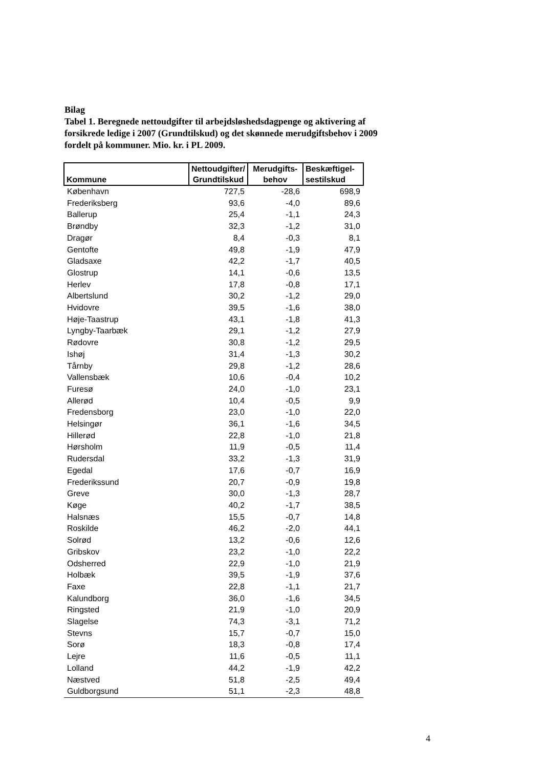Bilag
Tabel 1. Beregnede nettoudgifter til arbejdsløshedsdagpenge og aktivering af forsikrede ledige i 2007 (Grundtilskud) og det skønnede merudgiftsbehov i 2009 fordelt på kommuner. Mio. kr. i PL 2009.
| Kommune | Nettoudgifter/ Grundtilskud | Merudgifts- behov | Beskæftigel- sestilskud |
| --- | --- | --- | --- |
| København | 727,5 | -28,6 | 698,9 |
| Frederiksberg | 93,6 | -4,0 | 89,6 |
| Ballerup | 25,4 | -1,1 | 24,3 |
| Brøndby | 32,3 | -1,2 | 31,0 |
| Dragør | 8,4 | -0,3 | 8,1 |
| Gentofte | 49,8 | -1,9 | 47,9 |
| Gladsaxe | 42,2 | -1,7 | 40,5 |
| Glostrup | 14,1 | -0,6 | 13,5 |
| Herlev | 17,8 | -0,8 | 17,1 |
| Albertslund | 30,2 | -1,2 | 29,0 |
| Hvidovre | 39,5 | -1,6 | 38,0 |
| Høje-Taastrup | 43,1 | -1,8 | 41,3 |
| Lyngby-Taarbæk | 29,1 | -1,2 | 27,9 |
| Rødovre | 30,8 | -1,2 | 29,5 |
| Ishøj | 31,4 | -1,3 | 30,2 |
| Tårnby | 29,8 | -1,2 | 28,6 |
| Vallensbæk | 10,6 | -0,4 | 10,2 |
| Furesø | 24,0 | -1,0 | 23,1 |
| Allerød | 10,4 | -0,5 | 9,9 |
| Fredensborg | 23,0 | -1,0 | 22,0 |
| Helsingør | 36,1 | -1,6 | 34,5 |
| Hillerød | 22,8 | -1,0 | 21,8 |
| Hørsholm | 11,9 | -0,5 | 11,4 |
| Rudersdal | 33,2 | -1,3 | 31,9 |
| Egedal | 17,6 | -0,7 | 16,9 |
| Frederikssund | 20,7 | -0,9 | 19,8 |
| Greve | 30,0 | -1,3 | 28,7 |
| Køge | 40,2 | -1,7 | 38,5 |
| Halsnæs | 15,5 | -0,7 | 14,8 |
| Roskilde | 46,2 | -2,0 | 44,1 |
| Solrød | 13,2 | -0,6 | 12,6 |
| Gribskov | 23,2 | -1,0 | 22,2 |
| Odsherred | 22,9 | -1,0 | 21,9 |
| Holbæk | 39,5 | -1,9 | 37,6 |
| Faxe | 22,8 | -1,1 | 21,7 |
| Kalundborg | 36,0 | -1,6 | 34,5 |
| Ringsted | 21,9 | -1,0 | 20,9 |
| Slagelse | 74,3 | -3,1 | 71,2 |
| Stevns | 15,7 | -0,7 | 15,0 |
| Sorø | 18,3 | -0,8 | 17,4 |
| Lejre | 11,6 | -0,5 | 11,1 |
| Lolland | 44,2 | -1,9 | 42,2 |
| Næstved | 51,8 | -2,5 | 49,4 |
| Guldborgsund | 51,1 | -2,3 | 48,8 |
4